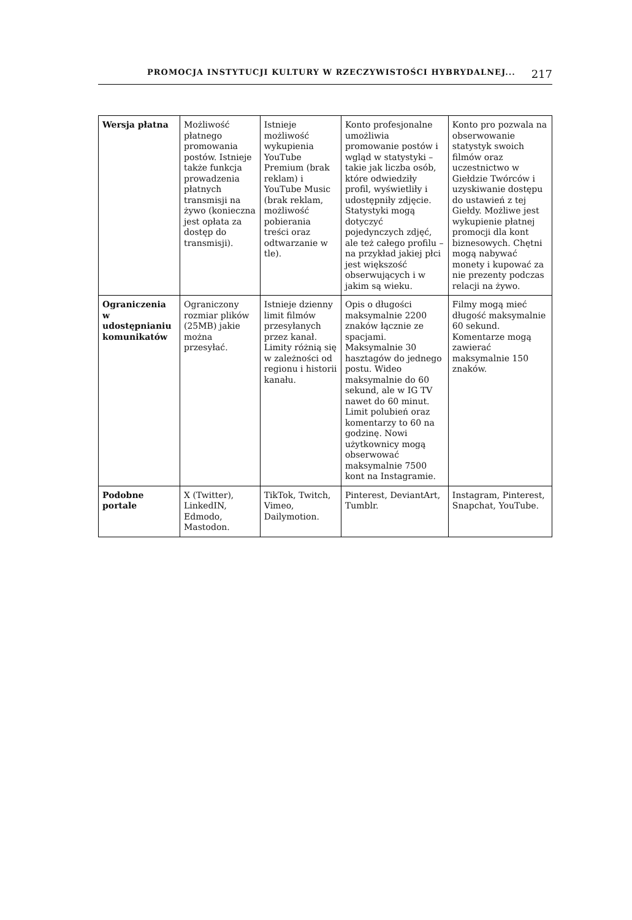PROMOCJA INSTYTUCJI KULTURY W RZECZYWISTOŚCI HYBRYDALNEJ... 217
| Wersja płatna | Możliwość płatnego promowania postów. Istnieje także funkcja prowadzenia płatnych transmisji na żywo (konieczna jest opłata za dostęp do transmisji). | Istnieje możliwość wykupienia YouTube Premium (brak reklam) i YouTube Music (brak reklam, możliwość pobierania treści oraz odtwarzanie w tle). | Konto profesjonalne umożliwia promowanie postów i wgląd w statystyki – takie jak liczba osób, które odwiedziły profil, wyświetliły i udostępniły zdjęcie. Statystyki mogą dotyczyć pojedynczych zdjęć, ale też całego profilu – na przykład jakiej płci jest większość obserwujących i w jakim są wieku. | Konto pro pozwala na obserwowanie statystyk swoich filmów oraz uczestnictwo w Giełdzie Twórców i uzyskiwanie dostępu do ustawień z tej Giełdy. Możliwe jest wykupienie płatnej promocji dla kont biznesowych. Chętni mogą nabywać monety i kupować za nie prezenty podczas relacji na żywo. |
| Ograniczenia w udostępnianiu komunikatów | Ograniczony rozmiar plików (25MB) jakie można przesyłać. | Istnieje dzienny limit filmów przesyłanych przez kanał. Limity różnią się w zależności od regionu i historii kanału. | Opis o długości maksymalnie 2200 znaków łącznie ze spacjami. Maksymalnie 30 hasztagów do jednego postu. Wideo maksymalnie do 60 sekund, ale w IG TV nawet do 60 minut. Limit polubień oraz komentarzy to 60 na godzinę. Nowi użytkownicy mogą obserwować maksymalnie 7500 kont na Instagramie. | Filmy mogą mieć długość maksymalnie 60 sekund. Komentarze mogą zawierać maksymalnie 150 znaków. |
| Podobne portale | X (Twitter), LinkedIN, Edmodo, Mastodon. | TikTok, Twitch, Vimeo, Dailymotion. | Pinterest, DeviantArt, Tumblr. | Instagram, Pinterest, Snapchat, YouTube. |